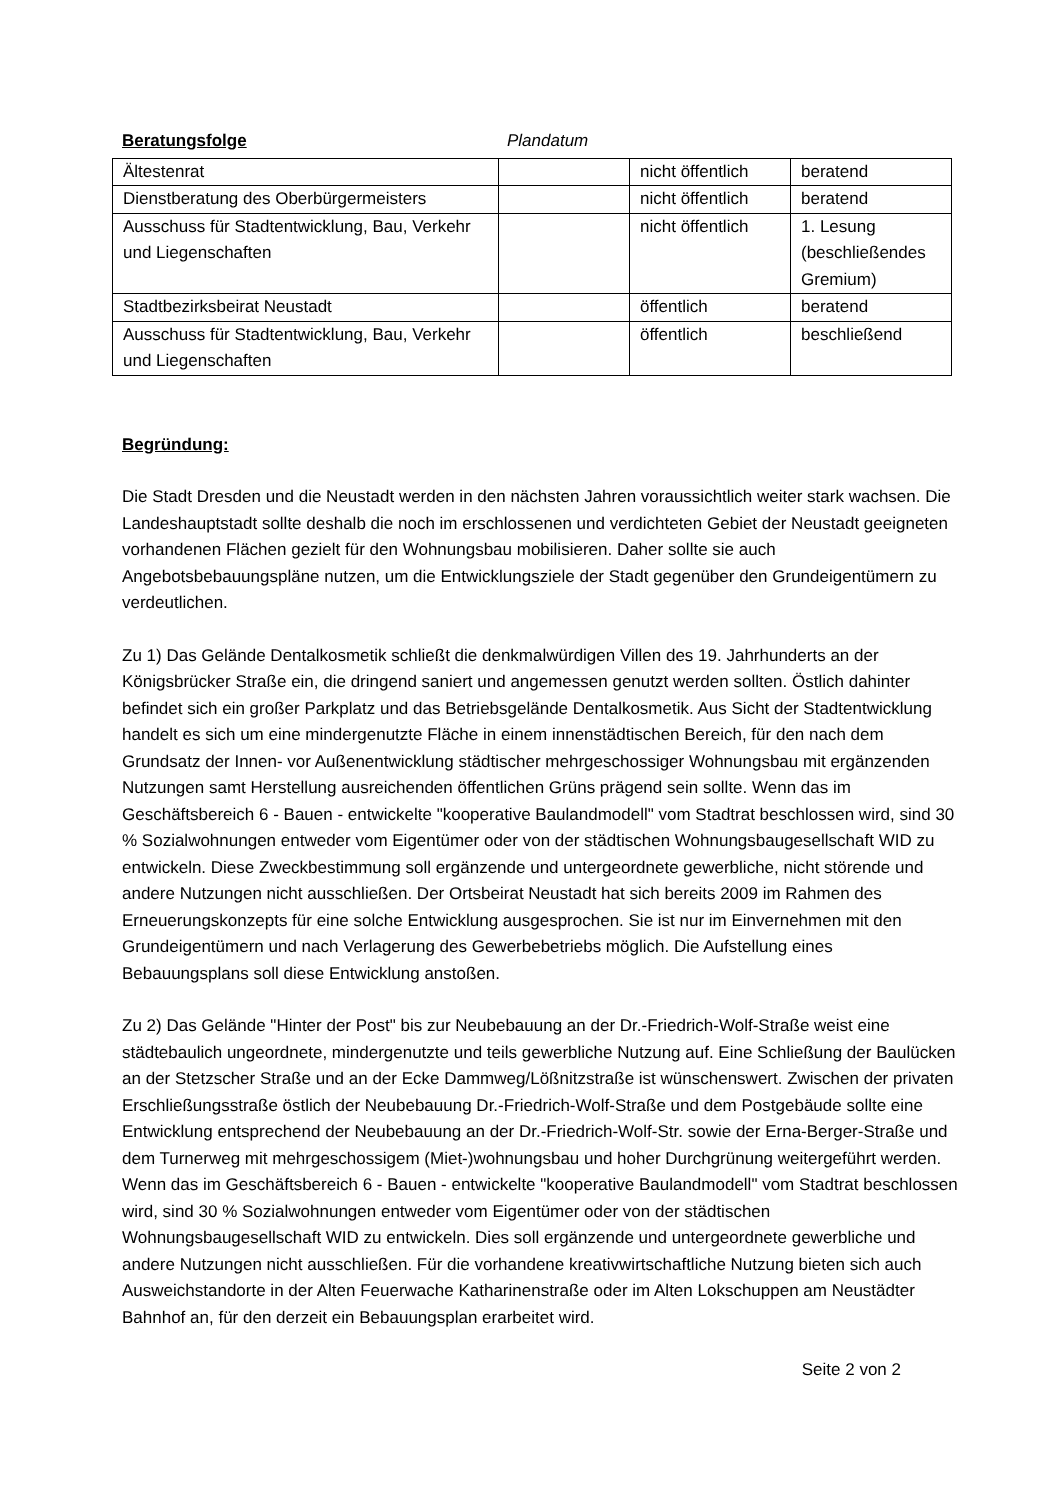Beratungsfolge Plandatum
| Ältestenrat | | nicht öffentlich | beratend |
| Dienstberatung des Oberbürgermeisters | | nicht öffentlich | beratend |
| Ausschuss für Stadtentwicklung, Bau, Verkehr und Liegenschaften | | nicht öffentlich | 1. Lesung (beschließendes Gremium) |
| Stadtbezirksbeirat Neustadt | | öffentlich | beratend |
| Ausschuss für Stadtentwicklung, Bau, Verkehr und Liegenschaften | | öffentlich | beschließend |
Begründung:
Die Stadt Dresden und die Neustadt werden in den nächsten Jahren voraussichtlich weiter stark wachsen. Die Landeshauptstadt sollte deshalb die noch im erschlossenen und verdichteten Gebiet der Neustadt geeigneten vorhandenen Flächen gezielt für den Wohnungsbau mobilisieren. Daher sollte sie auch Angebotsbebauungspläne nutzen, um die Entwicklungsziele der Stadt gegenüber den Grundeigentümern zu verdeutlichen.
Zu 1) Das Gelände Dentalkosmetik schließt die denkmalwürdigen Villen des 19. Jahrhunderts an der Königsbrücker Straße ein, die dringend saniert und angemessen genutzt werden sollten. Östlich dahinter befindet sich ein großer Parkplatz und das Betriebsgelände Dentalkosmetik. Aus Sicht der Stadtentwicklung handelt es sich um eine mindergenutzte Fläche in einem innenstädtischen Bereich, für den nach dem Grundsatz der Innen- vor Außenentwicklung städtischer mehrgeschossiger Wohnungsbau mit ergänzenden Nutzungen samt Herstellung ausreichenden öffentlichen Grüns prägend sein sollte. Wenn das im Geschäftsbereich 6 - Bauen - entwickelte "kooperative Baulandmodell" vom Stadtrat beschlossen wird, sind 30 % Sozialwohnungen entweder vom Eigentümer oder von der städtischen Wohnungsbaugesellschaft WID zu entwickeln. Diese Zweckbestimmung soll ergänzende und untergeordnete gewerbliche, nicht störende und andere Nutzungen nicht ausschließen. Der Ortsbeirat Neustadt hat sich bereits 2009 im Rahmen des Erneuerungskonzepts für eine solche Entwicklung ausgesprochen. Sie ist nur im Einvernehmen mit den Grundeigentümern und nach Verlagerung des Gewerbebetriebs möglich. Die Aufstellung eines Bebauungsplans soll diese Entwicklung anstoßen.
Zu 2) Das Gelände "Hinter der Post" bis zur Neubebauung an der Dr.-Friedrich-Wolf-Straße weist eine städtebaulich ungeordnete, mindergenutzte und teils gewerbliche Nutzung auf. Eine Schließung der Baulücken an der Stetzscher Straße und an der Ecke Dammweg/Lößnitzstraße ist wünschenswert. Zwischen der privaten Erschließungsstraße östlich der Neubebauung Dr.-Friedrich-Wolf-Straße und dem Postgebäude sollte eine Entwicklung entsprechend der Neubebauung an der Dr.-Friedrich-Wolf-Str. sowie der Erna-Berger-Straße und dem Turnerweg mit mehrgeschossigem (Miet-)wohnungsbau und hoher Durchgrünung weitergeführt werden. Wenn das im Geschäftsbereich 6 - Bauen - entwickelte "kooperative Baulandmodell" vom Stadtrat beschlossen wird, sind 30 % Sozialwohnungen entweder vom Eigentümer oder von der städtischen Wohnungsbaugesellschaft WID zu entwickeln. Dies soll ergänzende und untergeordnete gewerbliche und andere Nutzungen nicht ausschließen. Für die vorhandene kreativwirtschaftliche Nutzung bieten sich auch Ausweichstandorte in der Alten Feuerwache Katharinenstraße oder im Alten Lokschuppen am Neustädter Bahnhof an, für den derzeit ein Bebauungsplan erarbeitet wird.
Seite 2 von 2